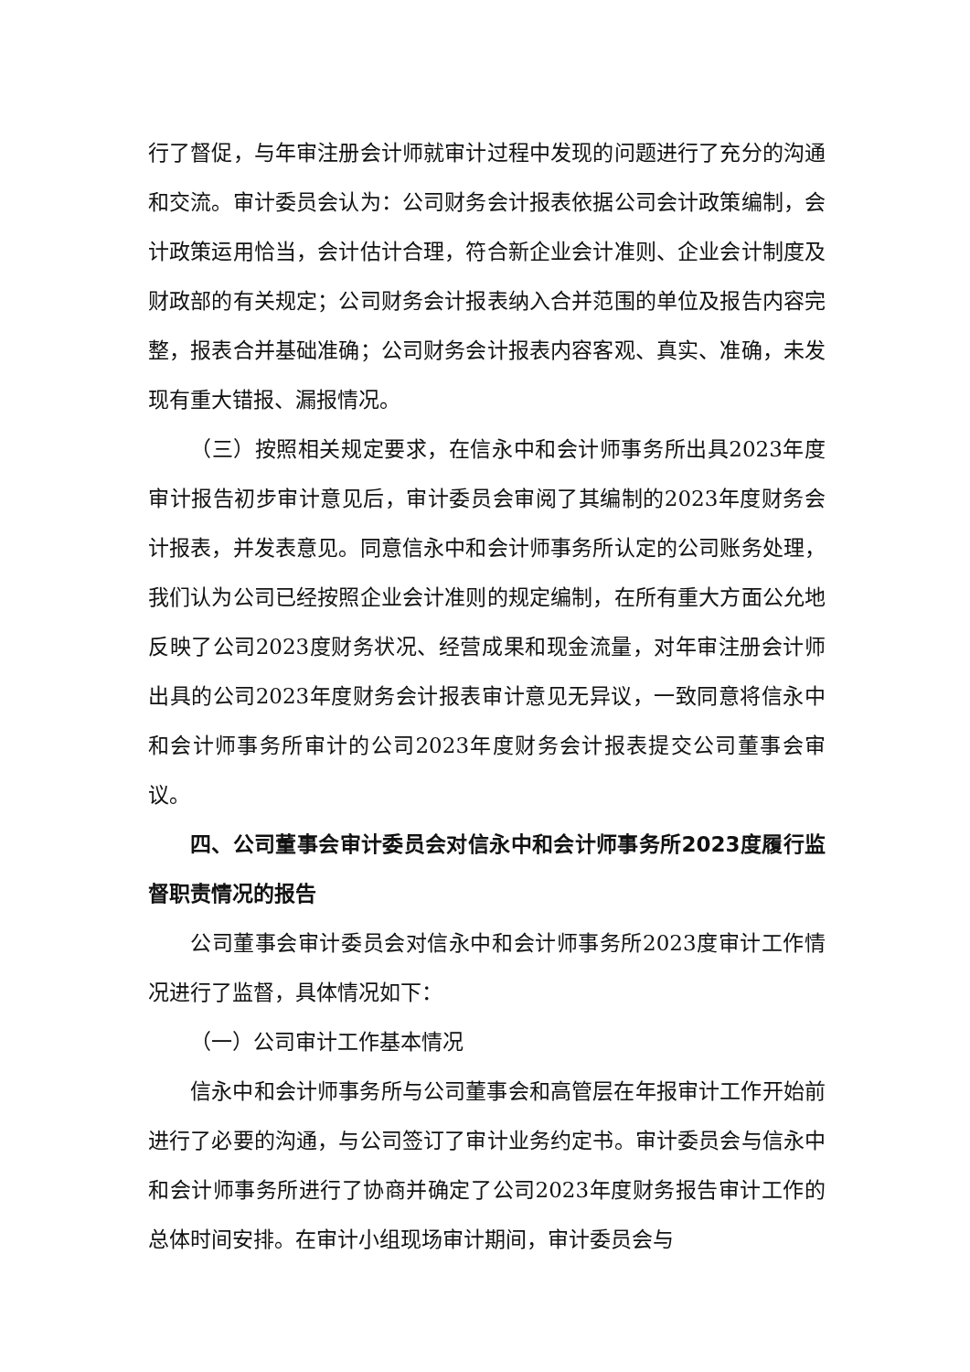行了督促，与年审注册会计师就审计过程中发现的问题进行了充分的沟通和交流。审计委员会认为：公司财务会计报表依据公司会计政策编制，会计政策运用恰当，会计估计合理，符合新企业会计准则、企业会计制度及财政部的有关规定；公司财务会计报表纳入合并范围的单位及报告内容完整，报表合并基础准确；公司财务会计报表内容客观、真实、准确，未发现有重大错报、漏报情况。
（三）按照相关规定要求，在信永中和会计师事务所出具2023年度审计报告初步审计意见后，审计委员会审阅了其编制的2023年度财务会计报表，并发表意见。同意信永中和会计师事务所认定的公司账务处理，我们认为公司已经按照企业会计准则的规定编制，在所有重大方面公允地反映了公司2023度财务状况、经营成果和现金流量，对年审注册会计师出具的公司2023年度财务会计报表审计意见无异议，一致同意将信永中和会计师事务所审计的公司2023年度财务会计报表提交公司董事会审议。
四、公司董事会审计委员会对信永中和会计师事务所2023度履行监督职责情况的报告
公司董事会审计委员会对信永中和会计师事务所2023度审计工作情况进行了监督，具体情况如下：
（一）公司审计工作基本情况
信永中和会计师事务所与公司董事会和高管层在年报审计工作开始前进行了必要的沟通，与公司签订了审计业务约定书。审计委员会与信永中和会计师事务所进行了协商并确定了公司2023年度财务报告审计工作的总体时间安排。在审计小组现场审计期间，审计委员会与